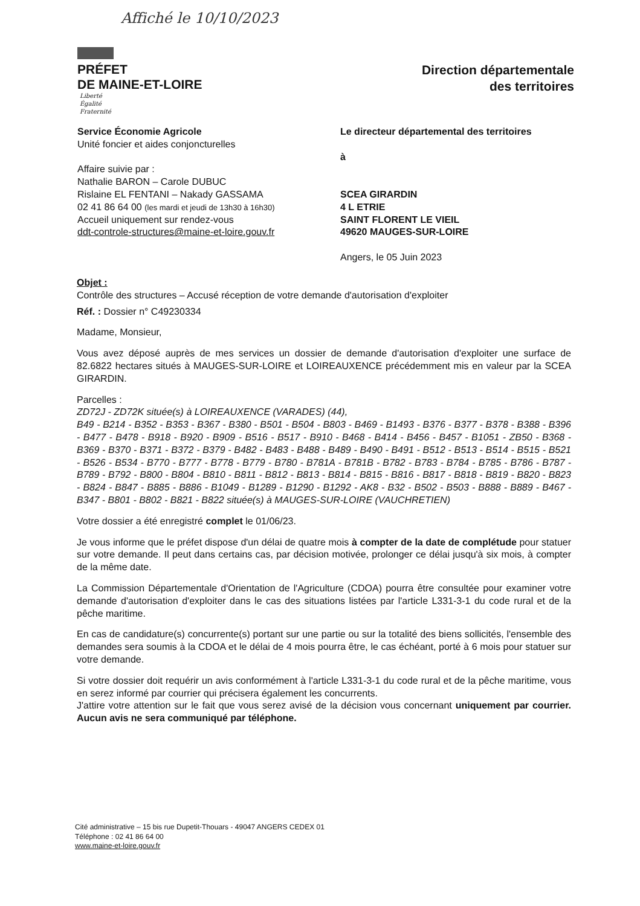Affiché le 10/10/2023
PRÉFET
DE MAINE-ET-LOIRE
Liberté
Égalité
Fraternité
Direction départementale
des territoires
Service Économie Agricole
Unité foncier et aides conjoncturelles
Affaire suivie par :
Nathalie BARON – Carole DUBUC
Rislaine EL FENTANI – Nakady GASSAMA
02 41 86 64 00 (les mardi et jeudi de 13h30 à 16h30)
Accueil uniquement sur rendez-vous
ddt-controle-structures@maine-et-loire.gouv.fr
Le directeur départemental des territoires
à
SCEA GIRARDIN
4 L ETRIE
SAINT FLORENT LE VIEIL
49620 MAUGES-SUR-LOIRE
Angers, le 05 Juin 2023
Objet :
Contrôle des structures – Accusé réception de votre demande d'autorisation d'exploiter
Réf. : Dossier n° C49230334
Madame, Monsieur,
Vous avez déposé auprès de mes services un dossier de demande d'autorisation d'exploiter une surface de 82.6822 hectares situés à MAUGES-SUR-LOIRE et LOIREAUXENCE précédemment mis en valeur par la SCEA GIRARDIN.
Parcelles :
ZD72J - ZD72K située(s) à LOIREAUXENCE (VARADES) (44),
B49 - B214 - B352 - B353 - B367 - B380 - B501 - B504 - B803 - B469 - B1493 - B376 - B377 - B378 - B388 - B396 - B477 - B478 - B918 - B920 - B909 - B516 - B517 - B910 - B468 - B414 - B456 - B457 - B1051 - ZB50 - B368 - B369 - B370 - B371 - B372 - B379 - B482 - B483 - B488 - B489 - B490 - B491 - B512 - B513 - B514 - B515 - B521 - B526 - B534 - B770 - B777 - B778 - B779 - B780 - B781A - B781B - B782 - B783 - B784 - B785 - B786 - B787 - B789 - B792 - B800 - B804 - B810 - B811 - B812 - B813 - B814 - B815 - B816 - B817 - B818 - B819 - B820 - B823 - B824 - B847 - B885 - B886 - B1049 - B1289 - B1290 - B1292 - AK8 - B32 - B502 - B503 - B888 - B889 - B467 - B347 - B801 - B802 - B821 - B822 située(s) à MAUGES-SUR-LOIRE (VAUCHRETIEN)
Votre dossier a été enregistré complet le 01/06/23.
Je vous informe que le préfet dispose d'un délai de quatre mois à compter de la date de complétude pour statuer sur votre demande. Il peut dans certains cas, par décision motivée, prolonger ce délai jusqu'à six mois, à compter de la même date.
La Commission Départementale d'Orientation de l'Agriculture (CDOA) pourra être consultée pour examiner votre demande d'autorisation d'exploiter dans le cas des situations listées par l'article L331-3-1 du code rural et de la pêche maritime.
En cas de candidature(s) concurrente(s) portant sur une partie ou sur la totalité des biens sollicités, l'ensemble des demandes sera soumis à la CDOA et le délai de 4 mois pourra être, le cas échéant, porté à 6 mois pour statuer sur votre demande.
Si votre dossier doit requérir un avis conformément à l'article L331-3-1 du code rural et de la pêche maritime, vous en serez informé par courrier qui précisera également les concurrents.
J'attire votre attention sur le fait que vous serez avisé de la décision vous concernant uniquement par courrier. Aucun avis ne sera communiqué par téléphone.
Cité administrative – 15 bis rue Dupetit-Thouars - 49047 ANGERS CEDEX 01
Téléphone : 02 41 86 64 00
www.maine-et-loire.gouv.fr